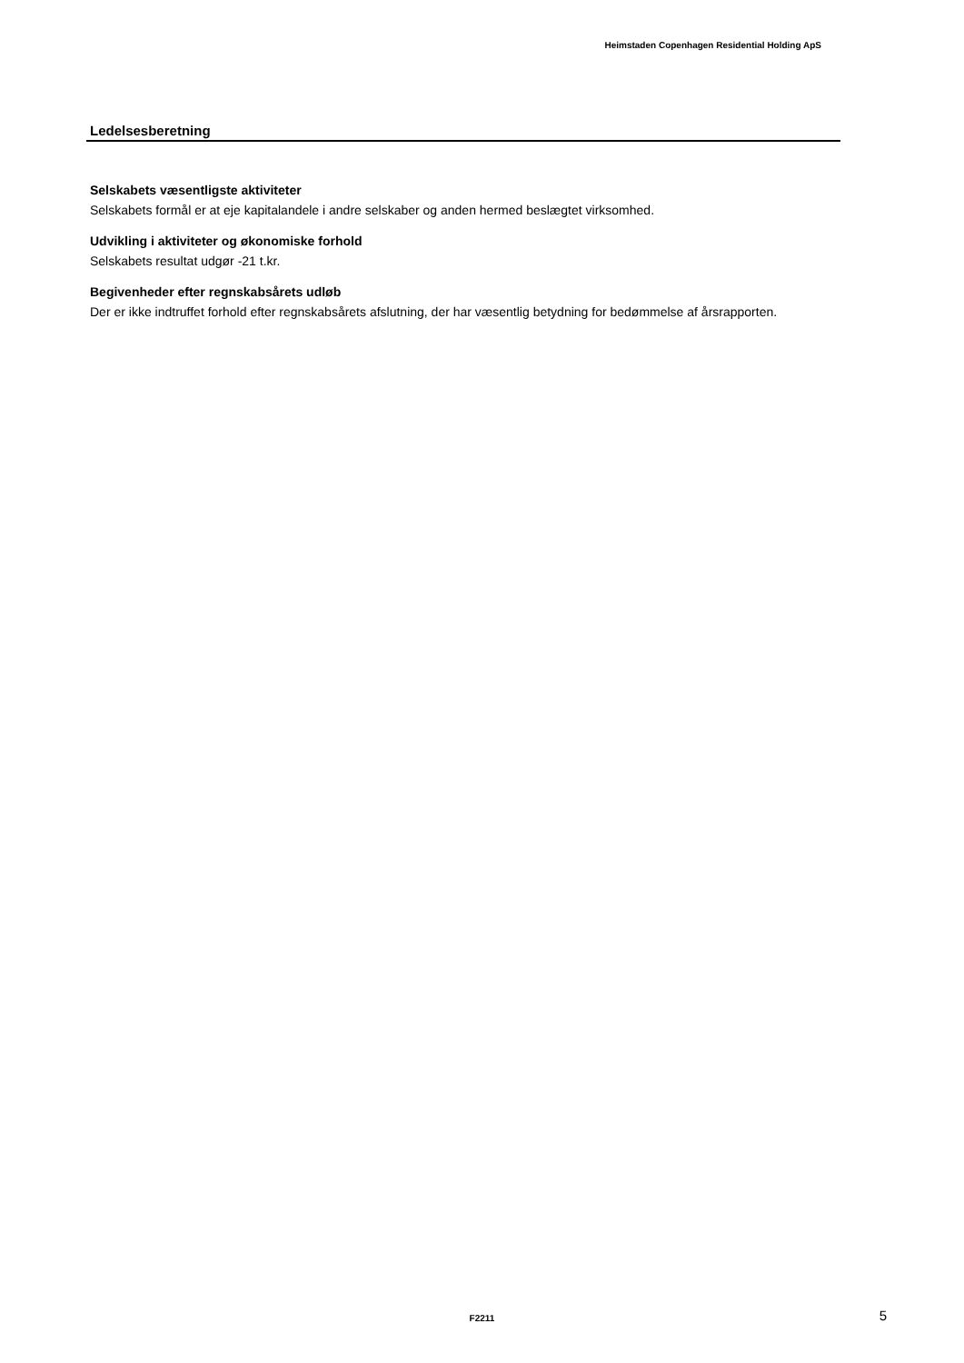Heimstaden Copenhagen Residential Holding ApS
Ledelsesberetning
Selskabets væsentligste aktiviteter
Selskabets formål er at eje kapitalandele i andre selskaber og anden hermed beslægtet virksomhed.
Udvikling i aktiviteter og økonomiske forhold
Selskabets resultat udgør -21 t.kr.
Begivenheder efter regnskabsårets udløb
Der er ikke indtruffet forhold efter regnskabsårets afslutning, der har væsentlig betydning for bedømmelse af årsrapporten.
F2211
5